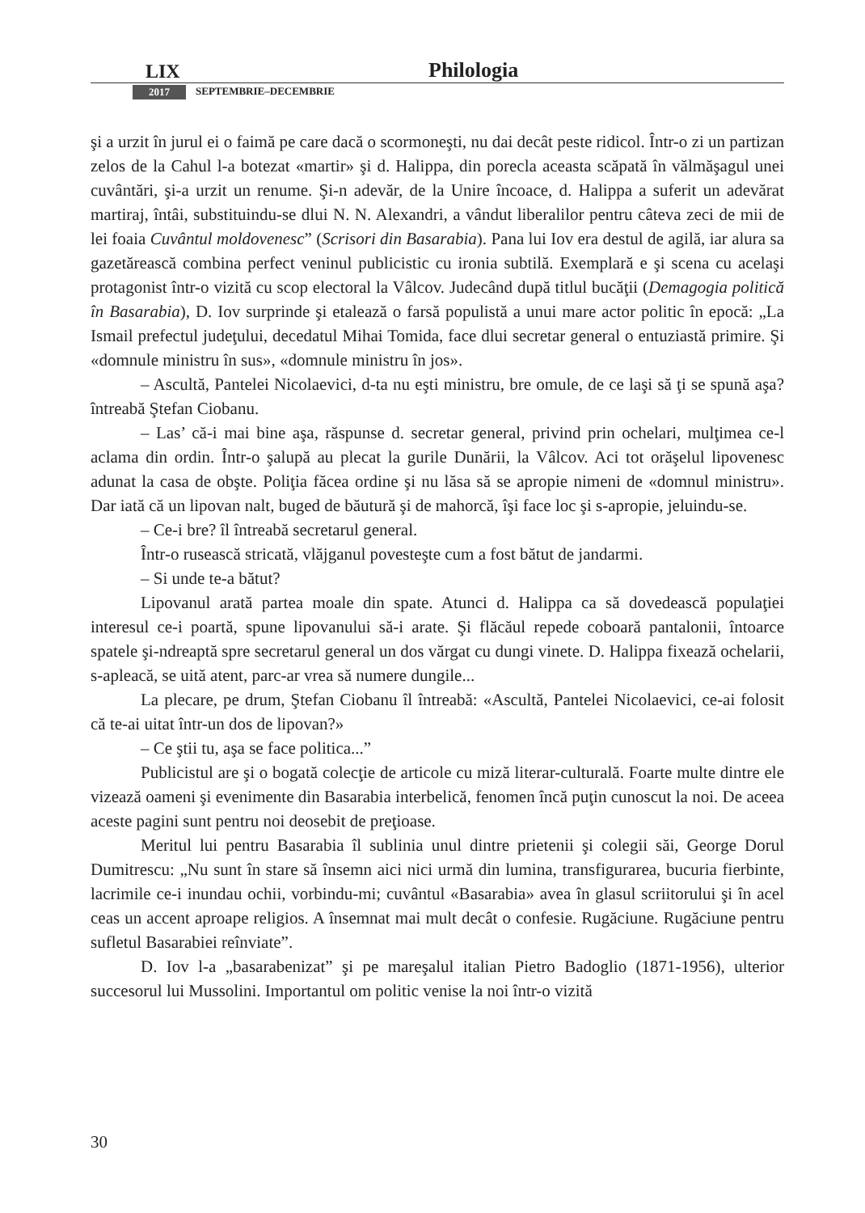LIX Philologia
2017 SEPTEMBRIE–DECEMBRIE
şi a urzit în jurul ei o faimă pe care dacă o scormoneşti, nu dai decât peste ridicol. Într-o zi un partizan zelos de la Cahul l-a botezat «martir» şi d. Halippa, din porecla aceasta scăpată în vălmăşagul unei cuvântări, şi-a urzit un renume. Şi-n adevăr, de la Unire încoace, d. Halippa a suferit un adevărat martiraj, întâi, substituindu-se dlui N. N. Alexandri, a vândut liberalilor pentru câteva zeci de mii de lei foaia Cuvântul moldovenesc” (Scrisori din Basarabia). Pana lui Iov era destul de agilă, iar alura sa gazetărească combina perfect veninul publicistic cu ironia subtilă. Exemplară e şi scena cu acelaşi protagonist într-o vizită cu scop electoral la Vâlcov. Judecând după titlul bucăţii (Demagogia politică în Basarabia), D. Iov surprinde şi etalează o farsă populistă a unui mare actor politic în epocă: „La Ismail prefectul judeţului, decedatul Mihai Tomida, face dlui secretar general o entuziastă primire. Şi «domnule ministru în sus», «domnule ministru în jos».
– Ascultă, Pantelei Nicolaevici, d-ta nu eşti ministru, bre omule, de ce laşi să ţi se spună aşa? întreabă Ştefan Ciobanu.
– Las’ că-i mai bine aşa, răspunse d. secretar general, privind prin ochelari, mulţimea ce-l aclama din ordin. Într-o şalupă au plecat la gurile Dunării, la Vâlcov. Aci tot orăşelul lipovenesc adunat la casa de obşte. Poliţia făcea ordine şi nu lăsa să se apropie nimeni de «domnul ministru». Dar iată că un lipovan nalt, buged de băutură şi de mahorcă, îşi face loc şi s-apropie, jeluindu-se.
– Ce-i bre? îl întreabă secretarul general.
Într-o rusească stricată, vlăjganul povesteşte cum a fost bătut de jandarmi.
– Si unde te-a bătut?
Lipovanul arată partea moale din spate. Atunci d. Halippa ca să dovedească populaţiei interesul ce-i poartă, spune lipovanului să-i arate. Şi flăcăul repede coboară pantalonii, întoarce spatele şi-ndreaptă spre secretarul general un dos vărgat cu dungi vinete. D. Halippa fixează ochelarii, s-apleacă, se uită atent, parc-ar vrea să numere dungile...
La plecare, pe drum, Ştefan Ciobanu îl întreabă: «Ascultă, Pantelei Nicolaevici, ce-ai folosit că te-ai uitat într-un dos de lipovan?»
– Ce ştii tu, aşa se face politica...”
Publicistul are şi o bogată colecţie de articole cu miză literar-culturală. Foarte multe dintre ele vizează oameni şi evenimente din Basarabia interbelică, fenomen încă puţin cunoscut la noi. De aceea aceste pagini sunt pentru noi deosebit de preţioase.
Meritul lui pentru Basarabia îl sublinia unul dintre prietenii şi colegii săi, George Dorul Dumitrescu: „Nu sunt în stare să însemn aici nici urmă din lumina, transfigurarea, bucuria fierbinte, lacrimile ce-i inundau ochii, vorbindu-mi; cuvântul «Basarabia» avea în glasul scriitorului şi în acel ceas un accent aproape religios. A însemnat mai mult decât o confesie. Rugăciune. Rugăciune pentru sufletul Basarabiei reînviate”.
D. Iov l-a „basarabenizat” şi pe mareşalul italian Pietro Badoglio (1871-1956), ulterior succesorul lui Mussolini. Importantul om politic venise la noi într-o vizită
30